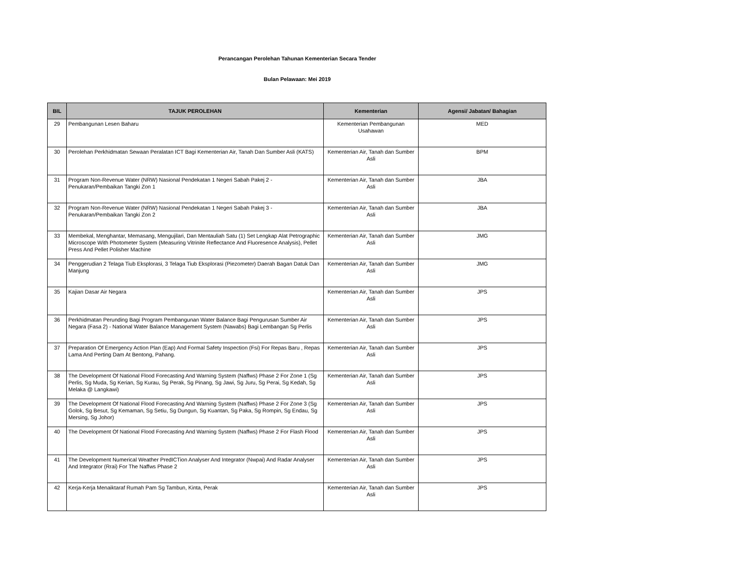Perancangan Perolehan Tahunan Kementerian Secara Tender
Bulan Pelawaan: Mei 2019
| BIL | TAJUK PEROLEHAN | Kementerian | Agensi/ Jabatan/ Bahagian |
| --- | --- | --- | --- |
| 29 | Pembangunan Lesen Baharu | Kementerian Pembangunan Usahawan | MED |
| 30 | Perolehan Perkhidmatan Sewaan Peralatan ICT Bagi Kementerian Air, Tanah Dan Sumber Asli (KATS) | Kementerian Air, Tanah dan Sumber Asli | BPM |
| 31 | Program Non-Revenue Water (NRW) Nasional Pendekatan 1 Negeri Sabah Pakej 2 - Penukaran/Pembaikan Tangki Zon 1 | Kementerian Air, Tanah dan Sumber Asli | JBA |
| 32 | Program Non-Revenue Water (NRW) Nasional Pendekatan 1 Negeri Sabah Pakej 3 - Penukaran/Pembaikan Tangki Zon 2 | Kementerian Air, Tanah dan Sumber Asli | JBA |
| 33 | Membekal, Menghantar, Memasang, Mengujilari, Dan Mentauliah Satu (1) Set Lengkap Alat Petrographic Microscope With Photometer System (Measuring Vitrinite Reflectance And Fluoresence Analysis), Pellet Press And Pellet Polisher Machine | Kementerian Air, Tanah dan Sumber Asli | JMG |
| 34 | Penggerudian 2 Telaga Tiub Eksplorasi, 3 Telaga Tiub Eksplorasi (Piezometer) Daerah Bagan Datuk Dan Manjung | Kementerian Air, Tanah dan Sumber Asli | JMG |
| 35 | Kajian Dasar Air Negara | Kementerian Air, Tanah dan Sumber Asli | JPS |
| 36 | Perkhidmatan Perunding Bagi Program Pembangunan Water Balance Bagi Pengurusan Sumber Air Negara (Fasa 2) - National Water Balance Management System (Nawabs) Bagi Lembangan Sg Perlis | Kementerian Air, Tanah dan Sumber Asli | JPS |
| 37 | Preparation Of Emergency Action Plan (Eap) And Formal Safety Inspection (Fsi) For Repas Baru , Repas Lama And Perting Dam At Bentong, Pahang. | Kementerian Air, Tanah dan Sumber Asli | JPS |
| 38 | The Development Of National Flood Forecasting And Warning System (Naffws) Phase 2 For Zone 1 (Sg Perlis, Sg Muda, Sg Kerian, Sg Kurau, Sg Perak, Sg Pinang, Sg Jawi, Sg Juru, Sg Perai, Sg Kedah, Sg Melaka @ Langkawi) | Kementerian Air, Tanah dan Sumber Asli | JPS |
| 39 | The Development Of National Flood Forecasting And Warning System (Naffws) Phase 2 For Zone 3 (Sg Golok, Sg Besut, Sg Kemaman, Sg Setiu, Sg Dungun, Sg Kuantan, Sg Paka, Sg Rompin, Sg Endau, Sg Mersing, Sg Johor) | Kementerian Air, Tanah dan Sumber Asli | JPS |
| 40 | The Development Of National Flood Forecasting And Warning System (Naffws) Phase 2 For Flash Flood | Kementerian Air, Tanah dan Sumber Asli | JPS |
| 41 | The Development Numerical Weather PredICTion Analyser And Integrator (Nwpai) And Radar Analyser And Integrator (Rrai) For The Naffws Phase 2 | Kementerian Air, Tanah dan Sumber Asli | JPS |
| 42 | Kerja-Kerja Menaiktaraf Rumah Pam Sg Tambun, Kinta, Perak | Kementerian Air, Tanah dan Sumber Asli | JPS |